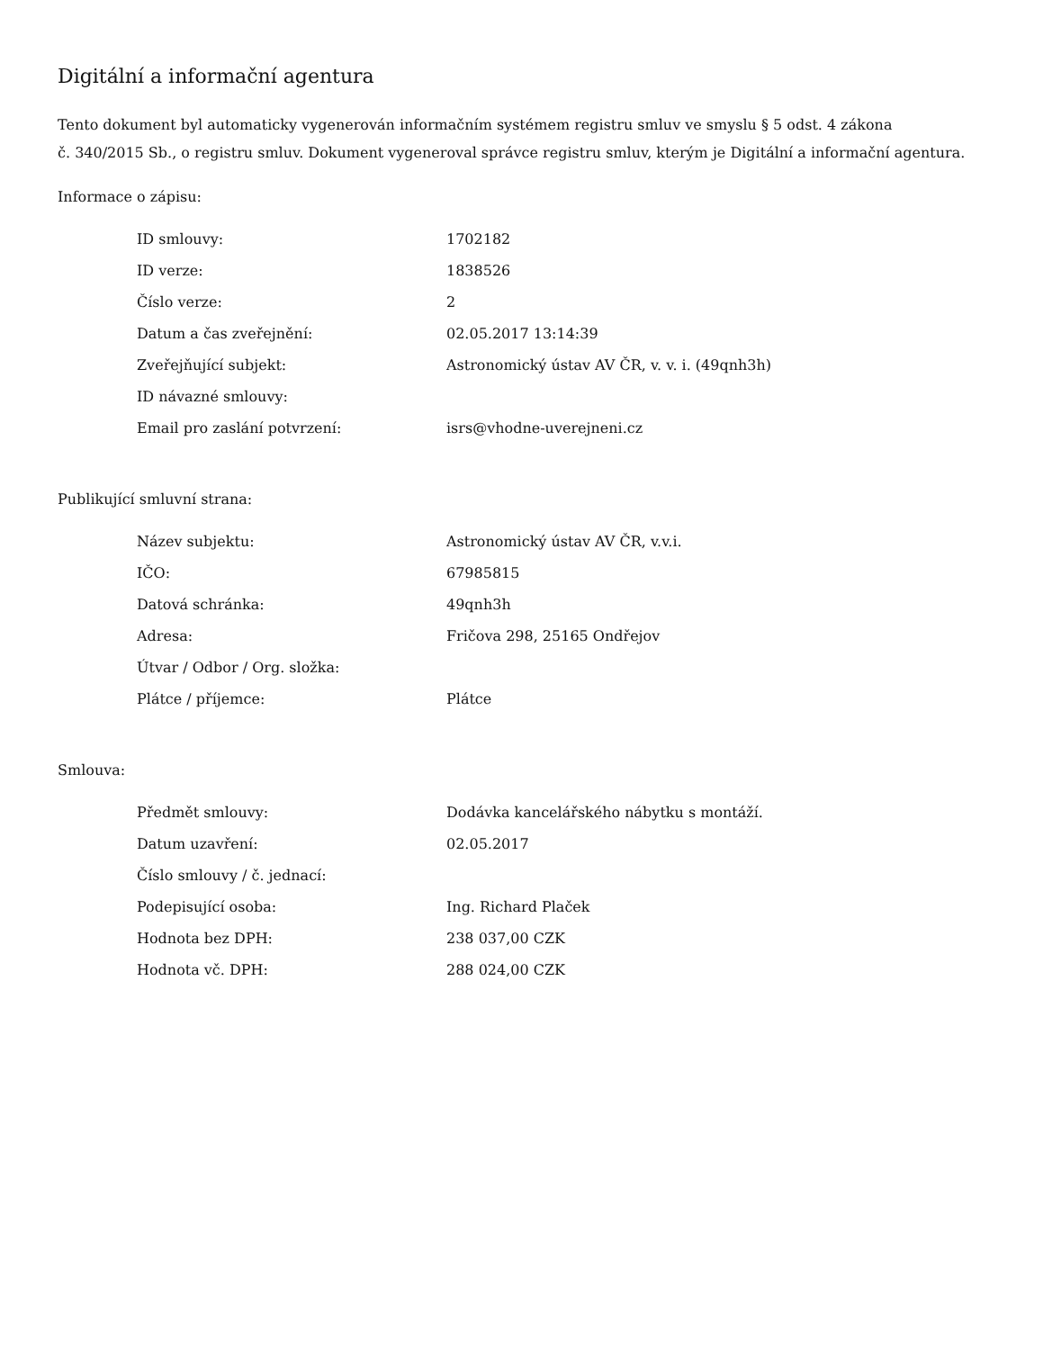Digitální a informační agentura
Tento dokument byl automaticky vygenerován informačním systémem registru smluv ve smyslu § 5 odst. 4 zákona
č. 340/2015 Sb., o registru smluv. Dokument vygeneroval správce registru smluv, kterým je Digitální a informační agentura.
Informace o zápisu:
| ID smlouvy: | 1702182 |
| ID verze: | 1838526 |
| Číslo verze: | 2 |
| Datum a čas zveřejnění: | 02.05.2017 13:14:39 |
| Zveřejňující subjekt: | Astronomický ústav AV ČR, v. v. i. (49qnh3h) |
| ID návazné smlouvy: | |
| Email pro zaslání potvrzení: | isrs@vhodne-uverejneni.cz |
Publikující smluvní strana:
| Název subjektu: | Astronomický ústav AV ČR, v.v.i. |
| IČO: | 67985815 |
| Datová schránka: | 49qnh3h |
| Adresa: | Fričova 298, 25165 Ondřejov |
| Útvar / Odbor / Org. složka: | |
| Plátce / příjemce: | Plátce |
Smlouva:
| Předmět smlouvy: | Dodávka kancelářského nábytku s montáží. |
| Datum uzavření: | 02.05.2017 |
| Číslo smlouvy / č. jednací: | |
| Podepisující osoba: | Ing. Richard Plaček |
| Hodnota bez DPH: | 238 037,00 CZK |
| Hodnota vč. DPH: | 288 024,00 CZK |